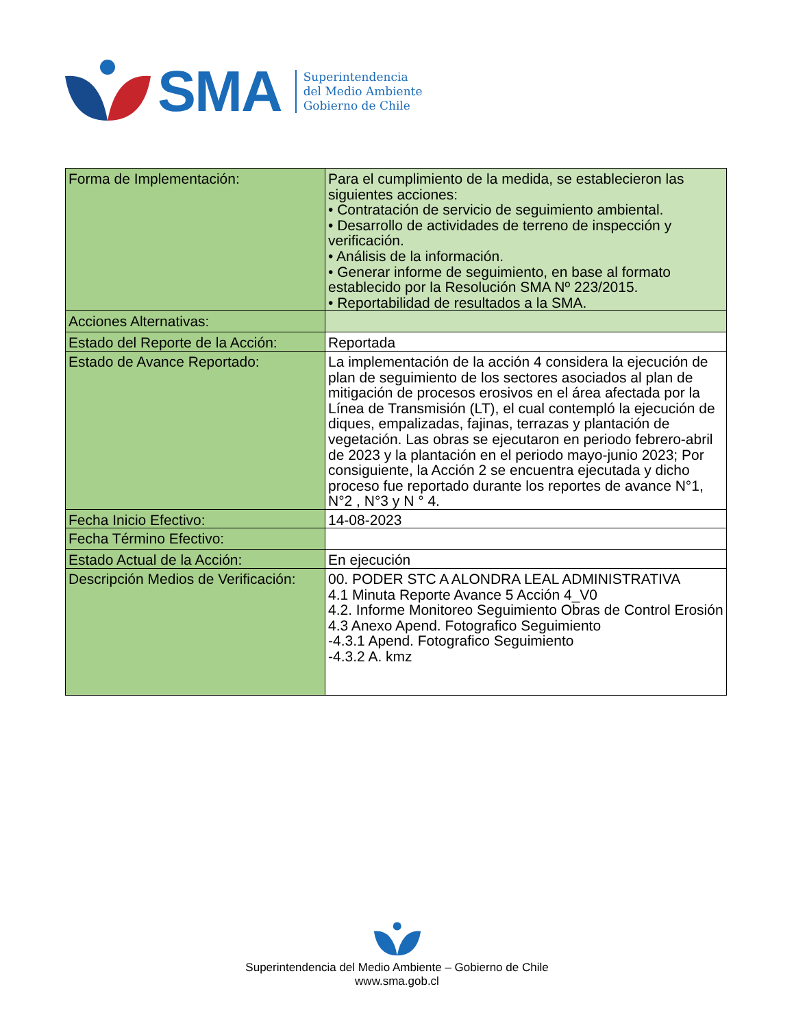SMA
Superintendencia
del Medio Ambiente
Gobierno de Chile
| Forma de Implementación: | Para el cumplimiento de la medida, se establecieron las siguientes acciones: • Contratación de servicio de seguimiento ambiental. • Desarrollo de actividades de terreno de inspección y verificación. • Análisis de la información. • Generar informe de seguimiento, en base al formato establecido por la Resolución SMA Nº 223/2015. • Reportabilidad de resultados a la SMA. |
| Acciones Alternativas: | |
| Estado del Reporte de la Acción: | Reportada |
| Estado de Avance Reportado: | La implementación de la acción 4 considera la ejecución de plan de seguimiento de los sectores asociados al plan de mitigación de procesos erosivos en el área afectada por la Línea de Transmisión (LT), el cual contempló la ejecución de diques, empalizadas, fajinas, terrazas y plantación de vegetación. Las obras se ejecutaron en periodo febrero-abril de 2023 y la plantación en el periodo mayo-junio 2023; Por consiguiente, la Acción 2 se encuentra ejecutada y dicho proceso fue reportado durante los reportes de avance N°1, N°2 , N°3 y N ° 4. |
| Fecha Inicio Efectivo: | 14-08-2023 |
| Fecha Término Efectivo: | |
| Estado Actual de la Acción: | En ejecución |
| Descripción Medios de Verificación: | 00. PODER STC A ALONDRA LEAL ADMINISTRATIVA 4.1 Minuta Reporte Avance 5 Acción 4_V0 4.2. Informe Monitoreo Seguimiento Obras de Control Erosión 4.3 Anexo Apend. Fotografico Seguimiento -4.3.1 Apend. Fotografico Seguimiento -4.3.2 A. kmz |
Superintendencia del Medio Ambiente – Gobierno de Chile
www.sma.gob.cl